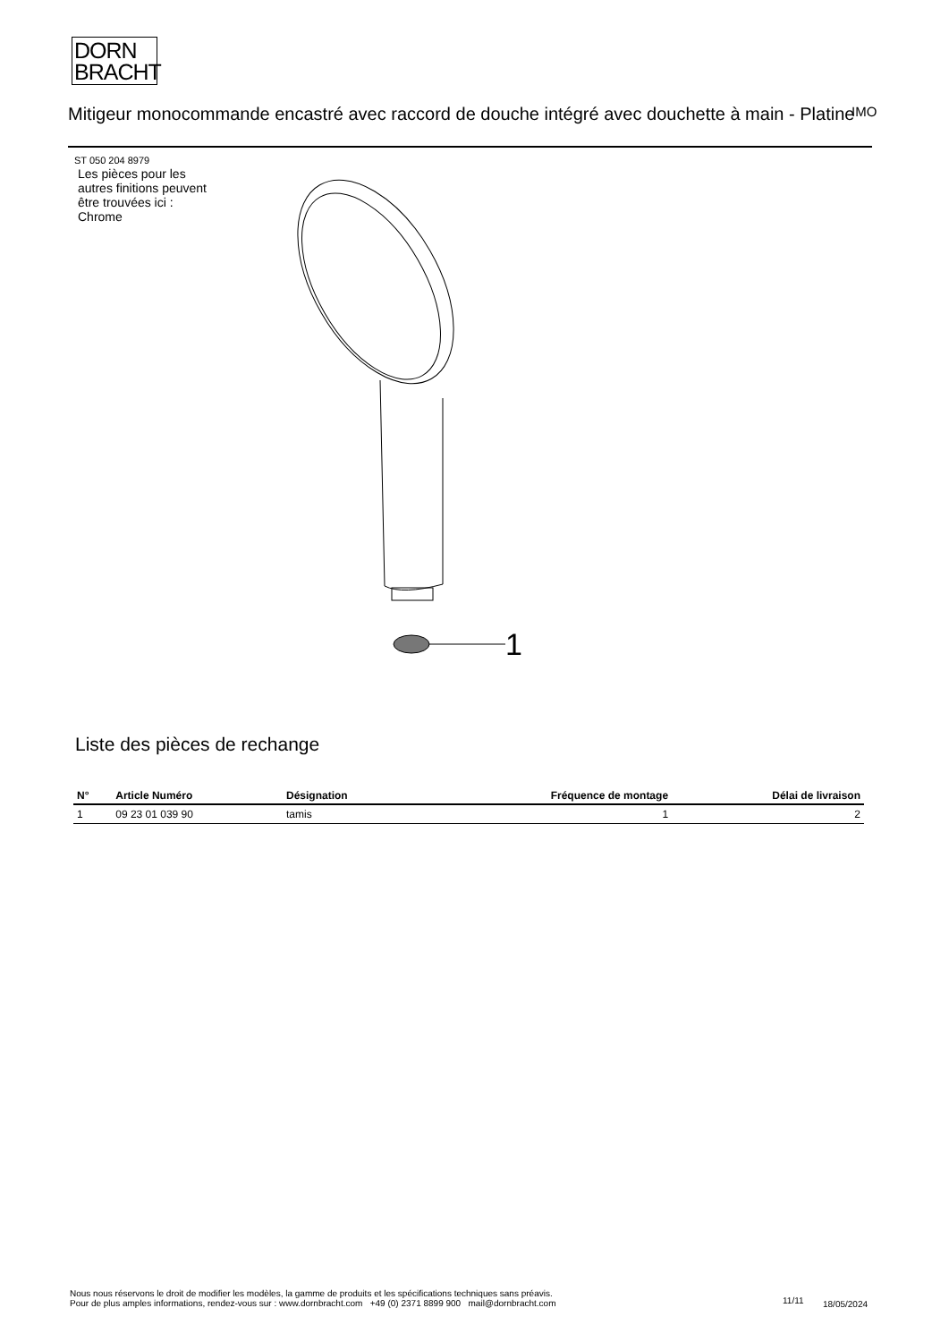DORN
BRACHT
Mitigeur monocommande encastré avec raccord de douche intégré avec douchette à main - Platine
IMO
ST 050 204 8979
Les pièces pour les autres finitions peuvent être trouvées ici : Chrome
1
Liste des pièces de rechange
| N° | Article Numéro | Désignation | Fréquence de montage | Délai de livraison |
| --- | --- | --- | --- | --- |
| 1 | 09 23 01 039 90 | tamis | 1 | 2 |
Nous nous réservons le droit de modifier les modèles, la gamme de produits et les spécifications techniques sans préavis.
Pour de plus amples informations, rendez-vous sur : www.dornbracht.com +49 (0) 2371 8899 900 mail@dornbracht.com
11/11 18/05/2024